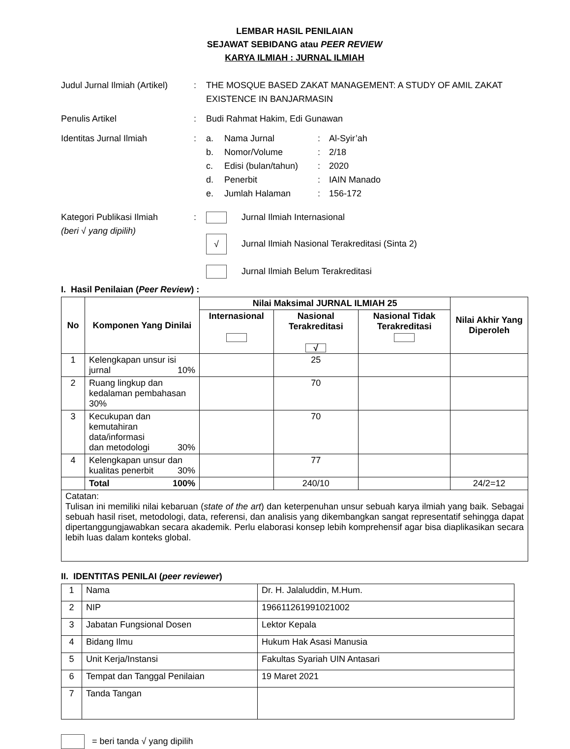LEMBAR HASIL PENILAIAN
SEJAWAT SEBIDANG atau PEER REVIEW
KARYA ILMIAH : JURNAL ILMIAH
Judul Jurnal Ilmiah (Artikel)
: THE MOSQUE BASED ZAKAT MANAGEMENT: A STUDY OF AMIL ZAKAT EXISTENCE IN BANJARMASIN
Penulis Artikel : Budi Rahmat Hakim, Edi Gunawan
Identitas Jurnal Ilmiah : a. Nama Jurnal: Al-Syir’ah
b. Nomor/Volume: 2/18
c. Edisi (bulan/tahun): 2020
d. Penerbit: IAIN Manado
e. Jumlah Halaman: 156-172
Kategori Publikasi Ilmiah
(beri √ yang dipilih)
: Jurnal Ilmiah Internasional
√ Jurnal Ilmiah Nasional Terakreditasi (Sinta 2)
Jurnal Ilmiah Belum Terakreditasi
I. Hasil Penilaian (Peer Review) :
| No | Komponen Yang Dinilai | Nilai Maksimal JURNAL ILMIAH 25 | | | Nilai Akhir Yang Diperoleh |
| --- | --- | --- | --- | --- | --- |
| | | Internasional | Nasional Terakreditasi √ | Nasional Tidak Terakreditasi | |
| 1 | Kelengkapan unsur isi jurnal 10% | | 25 | | |
| 2 | Ruang lingkup dan kedalaman pembahasan 30% | | 70 | | |
| 3 | Kecukupan dan kemutahiran data/informasi dan metodologi 30% | | 70 | | |
| 4 | Kelengkapan unsur dan kualitas penerbit 30% | | 77 | | |
| | Total 100% | | 240/10 | | 24/2=12 |
| Catatan: Tulisan ini memiliki nilai kebaruan ( state of the art ) dan keterpenuhan unsur sebuah karya ilmiah yang baik. Sebagai sebuah hasil riset, metodologi, data, referensi, dan analisis yang dikembangkan sangat representatif sehingga dapat dipertanggungjawabkan secara akademik. Perlu elaborasi konsep lebih komprehensif agar bisa diaplikasikan secara lebih luas dalam konteks global. | | | | | |
II. IDENTITAS PENILAI (peer reviewer)
| 1 | Nama | Dr. H. Jalaluddin, M.Hum. |
| 2 | NIP | 196611261991021002 |
| 3 | Jabatan Fungsional Dosen | Lektor Kepala |
| 4 | Bidang Ilmu | Hukum Hak Asasi Manusia |
| 5 | Unit Kerja/Instansi | Fakultas Syariah UIN Antasari |
| 6 | Tempat dan Tanggal Penilaian | 19 Maret 2021 |
| 7 | Tanda Tangan | |
= beri tanda √ yang dipilih